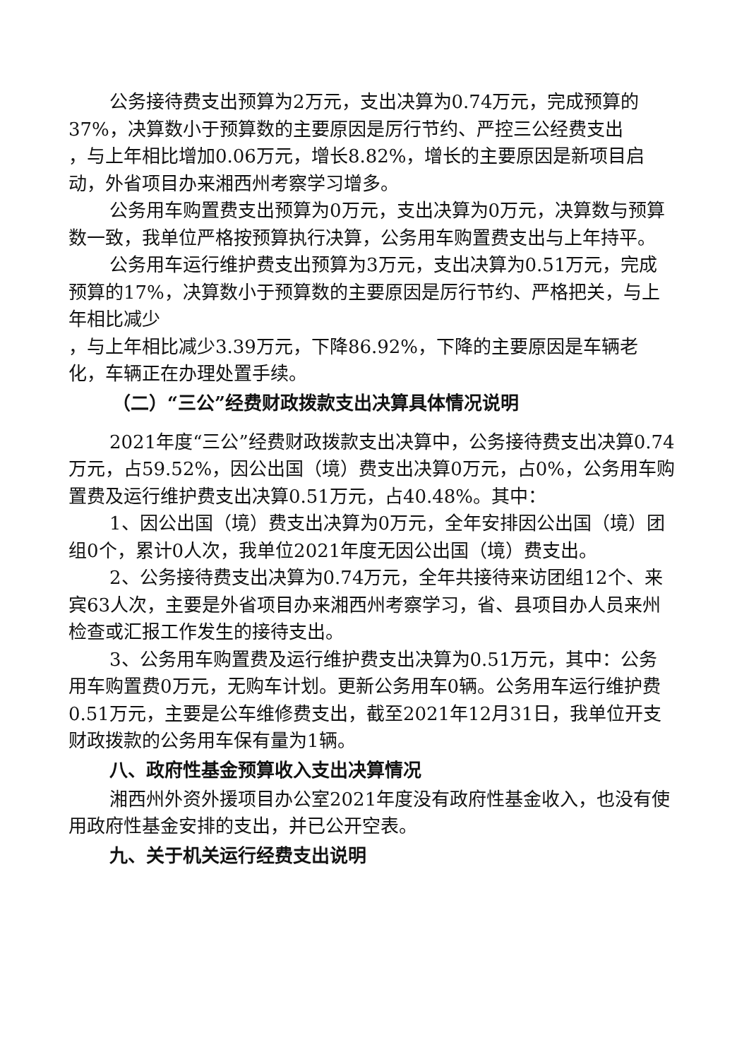公务接待费支出预算为2万元，支出决算为0.74万元，完成预算的37%，决算数小于预算数的主要原因是厉行节约、严控三公经费支出
，与上年相比增加0.06万元，增长8.82%，增长的主要原因是新项目启动，外省项目办来湘西州考察学习增多。
公务用车购置费支出预算为0万元，支出决算为0万元，决算数与预算数一致，我单位严格按预算执行决算，公务用车购置费支出与上年持平。
公务用车运行维护费支出预算为3万元，支出决算为0.51万元，完成预算的17%，决算数小于预算数的主要原因是厉行节约、严格把关，与上年相比减少
，与上年相比减少3.39万元，下降86.92%，下降的主要原因是车辆老化，车辆正在办理处置手续。
（二）“三公”经费财政拨款支出决算具体情况说明
2021年度“三公”经费财政拨款支出决算中，公务接待费支出决算0.74万元，占59.52%，因公出国（境）费支出决算0万元，占0%，公务用车购置费及运行维护费支出决算0.51万元，占40.48%。其中：
1、因公出国（境）费支出决算为0万元，全年安排因公出国（境）团组0个，累计0人次，我单位2021年度无因公出国（境）费支出。
2、公务接待费支出决算为0.74万元，全年共接待来访团组12个、来宾63人次，主要是外省项目办来湘西州考察学习，省、县项目办人员来州检查或汇报工作发生的接待支出。
3、公务用车购置费及运行维护费支出决算为0.51万元，其中：公务用车购置费0万元，无购车计划。更新公务用车0辆。公务用车运行维护费0.51万元，主要是公车维修费支出，截至2021年12月31日，我单位开支财政拨款的公务用车保有量为1辆。
八、政府性基金预算收入支出决算情况
湘西州外资外援项目办公室2021年度没有政府性基金收入，也没有使用政府性基金安排的支出，并已公开空表。
九、关于机关运行经费支出说明